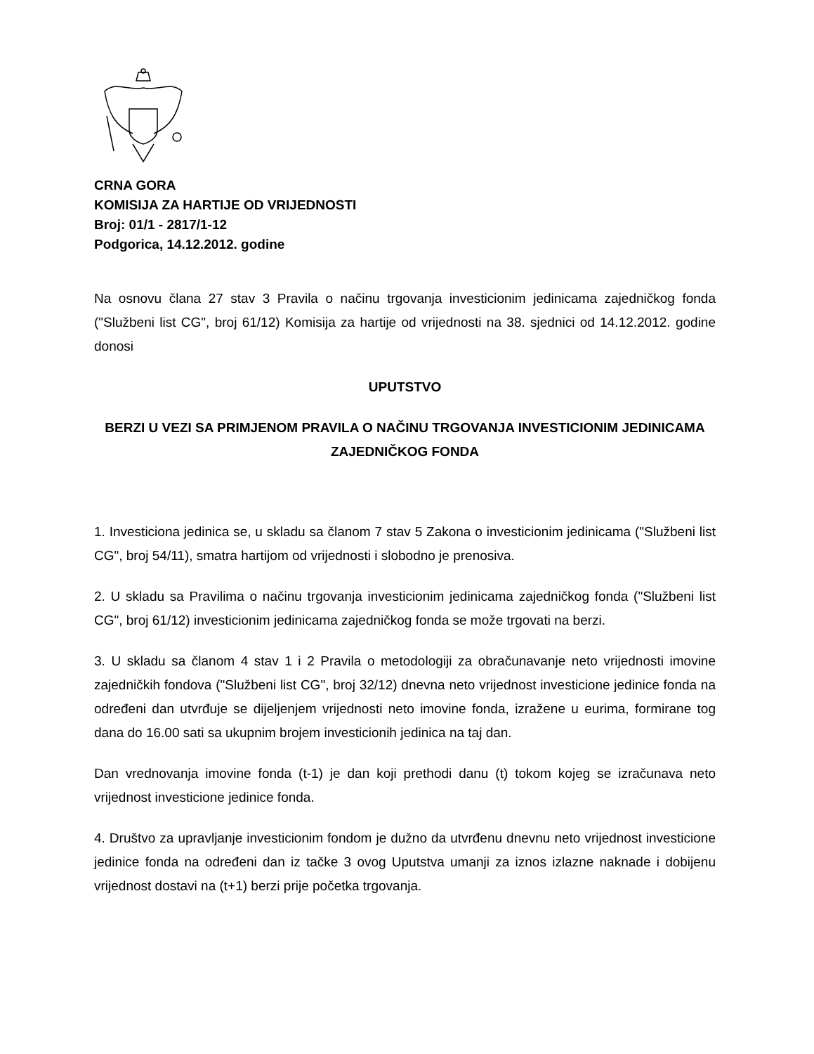CRNA GORA
KOMISIJA ZA HARTIJE OD VRIJEDNOSTI
Broj: 01/1 - 2817/1-12
Podgorica, 14.12.2012. godine
Na osnovu člana 27 stav 3 Pravila o načinu trgovanja investicionim jedinicama zajedničkog fonda ("Službeni list CG", broj 61/12) Komisija za hartije od vrijednosti na 38. sjednici od 14.12.2012. godine donosi
UPUTSTVO
BERZI U VEZI SA PRIMJENOM PRAVILA O NAČINU TRGOVANJA INVESTICIONIM JEDINICAMA ZAJEDNIČKOG FONDA
1. Investiciona jedinica se, u skladu sa članom 7 stav 5 Zakona o investicionim jedinicama ("Službeni list CG", broj 54/11), smatra hartijom od vrijednosti i slobodno je prenosiva.
2. U skladu sa Pravilima o načinu trgovanja investicionim jedinicama zajedničkog fonda ("Službeni list CG", broj 61/12) investicionim jedinicama zajedničkog fonda se može trgovati na berzi.
3. U skladu sa članom 4 stav 1 i 2 Pravila o metodologiji za obračunavanje neto vrijednosti imovine zajedničkih fondova ("Službeni list CG", broj 32/12) dnevna neto vrijednost investicione jedinice fonda na određeni dan utvrđuje se dijeljenjem vrijednosti neto imovine fonda, izražene u eurima, formirane tog dana do 16.00 sati sa ukupnim brojem investicionih jedinica na taj dan.
Dan vrednovanja imovine fonda (t-1) je dan koji prethodi danu (t) tokom kojeg se izračunava neto vrijednost investicione jedinice fonda.
4. Društvo za upravljanje investicionim fondom je dužno da utvrđenu dnevnu neto vrijednost investicione jedinice fonda na određeni dan iz tačke 3 ovog Uputstva umanji za iznos izlazne naknade i dobijenu vrijednost dostavi na (t+1) berzi prije početka trgovanja.